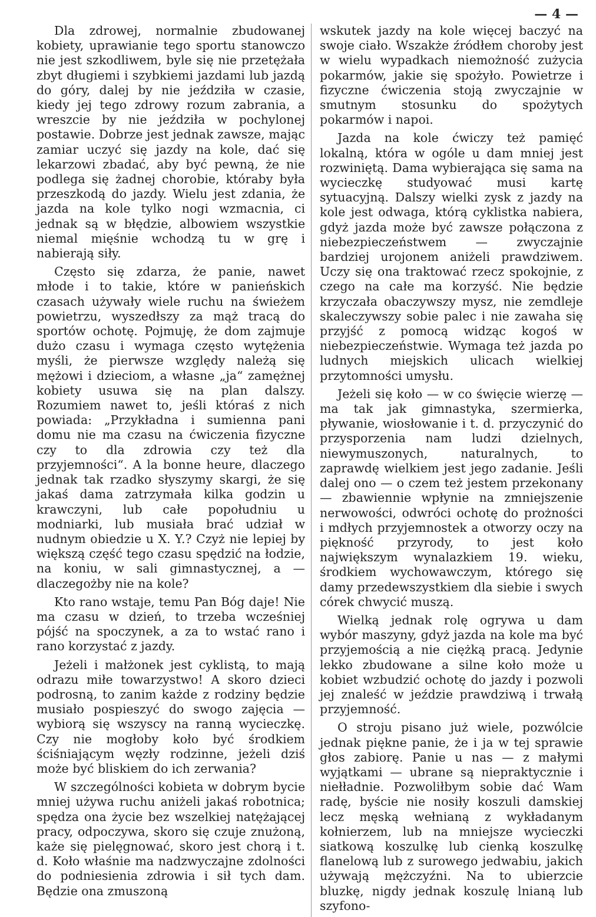— 4 —
Dla zdrowej, normalnie zbudowanej kobiety, uprawianie tego sportu stanowczo nie jest szkodliwem, byle się nie przetężała zbyt długiemi i szybkiemi jazdami lub jazdą do góry, dalej by nie jeździła w czasie, kiedy jej tego zdrowy rozum zabrania, a wreszcie by nie jeździła w pochylonej postawie. Dobrze jest jednak zawsze, mając zamiar uczyć się jazdy na kole, dać się lekarzowi zbadać, aby być pewną, że nie podlega się żadnej chorobie, któraby była przeszkodą do jazdy. Wielu jest zdania, że jazda na kole tylko nogi wzmacnia, ci jednak są w błędzie, albowiem wszystkie niemal mięśnie wchodzą tu w grę i nabierają siły.
Często się zdarza, że panie, nawet młode i to takie, które w panieńskich czasach używały wiele ruchu na świeżem powietrzu, wyszedłszy za mąż tracą do sportów ochotę. Pojmuję, że dom zajmuje dużo czasu i wymaga często wytężenia myśli, że pierwsze względy należą się mężowi i dzieciom, a własne „ja“ zamężnej kobiety usuwa się na plan dalszy. Rozumiem nawet to, jeśli któraś z nich powiada: „Przykładna i sumienna pani domu nie ma czasu na ćwiczenia fizyczne czy to dla zdrowia czy też dla przyjemności“. A la bonne heure, dlaczego jednak tak rzadko słyszymy skargi, że się jakaś dama zatrzymała kilka godzin u krawczyni, lub całe popołudniu u modniarki, lub musiała brać udział w nudnym obiedzie u X. Y.? Czyż nie lepiej by większą część tego czasu spędzić na łodzie, na koniu, w sali gimnastycznej, a — dlaczegożby nie na kole?
Kto rano wstaje, temu Pan Bóg daje! Nie ma czasu w dzień, to trzeba wcześniej pójść na spoczynek, a za to wstać rano i rano korzystać z jazdy.
Jeżeli i małżonek jest cyklistą, to mają odrazu miłe towarzystwo! A skoro dzieci podrosną, to zanim każde z rodziny będzie musiało pospieszyć do swogo zajęcia — wybiorą się wszyscy na ranną wycieczkę. Czy nie mogłoby koło być środkiem ściśniającym węzły rodzinne, jeżeli dziś może być bliskiem do ich zerwania?
W szczególności kobieta w dobrym bycie mniej używa ruchu aniżeli jakaś robotnica; spędza ona życie bez wszelkiej natężającej pracy, odpoczywa, skoro się czuje znużoną, każe się pielęgnować, skoro jest chorą i t. d. Koło właśnie ma nadzwyczajne zdolności do podniesienia zdrowia i sił tych dam. Będzie ona zmuszoną
wskutek jazdy na kole więcej baczyć na swoje ciało. Wszakże źródłem choroby jest w wielu wypadkach niemożność zużycia pokarmów, jakie się spożyło. Powietrze i fizyczne ćwiczenia stoją zwyczajnie w smutnym stosunku do spożytych pokarmów i napoi.
Jazda na kole ćwiczy też pamięć lokalną, która w ogóle u dam mniej jest rozwiniętą. Dama wybierająca się sama na wycieczkę studyować musi kartę sytuacyjną. Dalszy wielki zysk z jazdy na kole jest odwaga, którą cyklistka nabiera, gdyż jazda może być zawsze połączona z niebezpieczeństwem — zwyczajnie bardziej urojonem aniżeli prawdziwem. Uczy się ona traktować rzecz spokojnie, z czego na całe ma korzyść. Nie będzie krzyczała obaczywszy mysz, nie zemdleje skaleczywszy sobie palec i nie zawaha się przyjść z pomocą widząc kogoś w niebezpieczeństwie. Wymaga też jazda po ludnych miejskich ulicach wielkiej przytomności umysłu.
Jeżeli się koło — w co święcie wierzę — ma tak jak gimnastyka, szermierka, pływanie, wiosłowanie i t. d. przyczynić do przysporzenia nam ludzi dzielnych, niewymuszonych, naturalnych, to zaprawdę wielkiem jest jego zadanie. Jeśli dalej ono — o czem też jestem przekonany — zbawiennie wpłynie na zmniejszenie nerwowości, odwróci ochotę do prożności i mdłych przyjemnostek a otworzy oczy na piękność przyrody, to jest koło największym wynalazkiem 19. wieku, środkiem wychowawczym, którego się damy przedewszystkiem dla siebie i swych córek chwycić muszą.
Wielką jednak rolę ogrywa u dam wybór maszyny, gdyż jazda na kole ma być przyjemością a nie ciężką pracą. Jedynie lekko zbudowane a silne koło może u kobiet wzbudzić ochotę do jazdy i pozwoli jej znaleść w jeździe prawdziwą i trwałą przyjemność.
O stroju pisano już wiele, pozwólcie jednak piękne panie, że i ja w tej sprawie głos zabiorę. Panie u nas — z małymi wyjątkami — ubrane są niepraktycznie i niełładnie. Pozwoliłbym sobie dać Wam radę, byście nie nosiły koszuli damskiej lecz męską wełnianą z wykładanym kołnierzem, lub na mniejsze wycieczki siatkową koszulkę lub cienką koszulkę flanelową lub z surowego jedwabiu, jakich używają mężczyźni. Na to ubierzcie bluzkę, nigdy jednak koszulę lnianą lub szyfono-